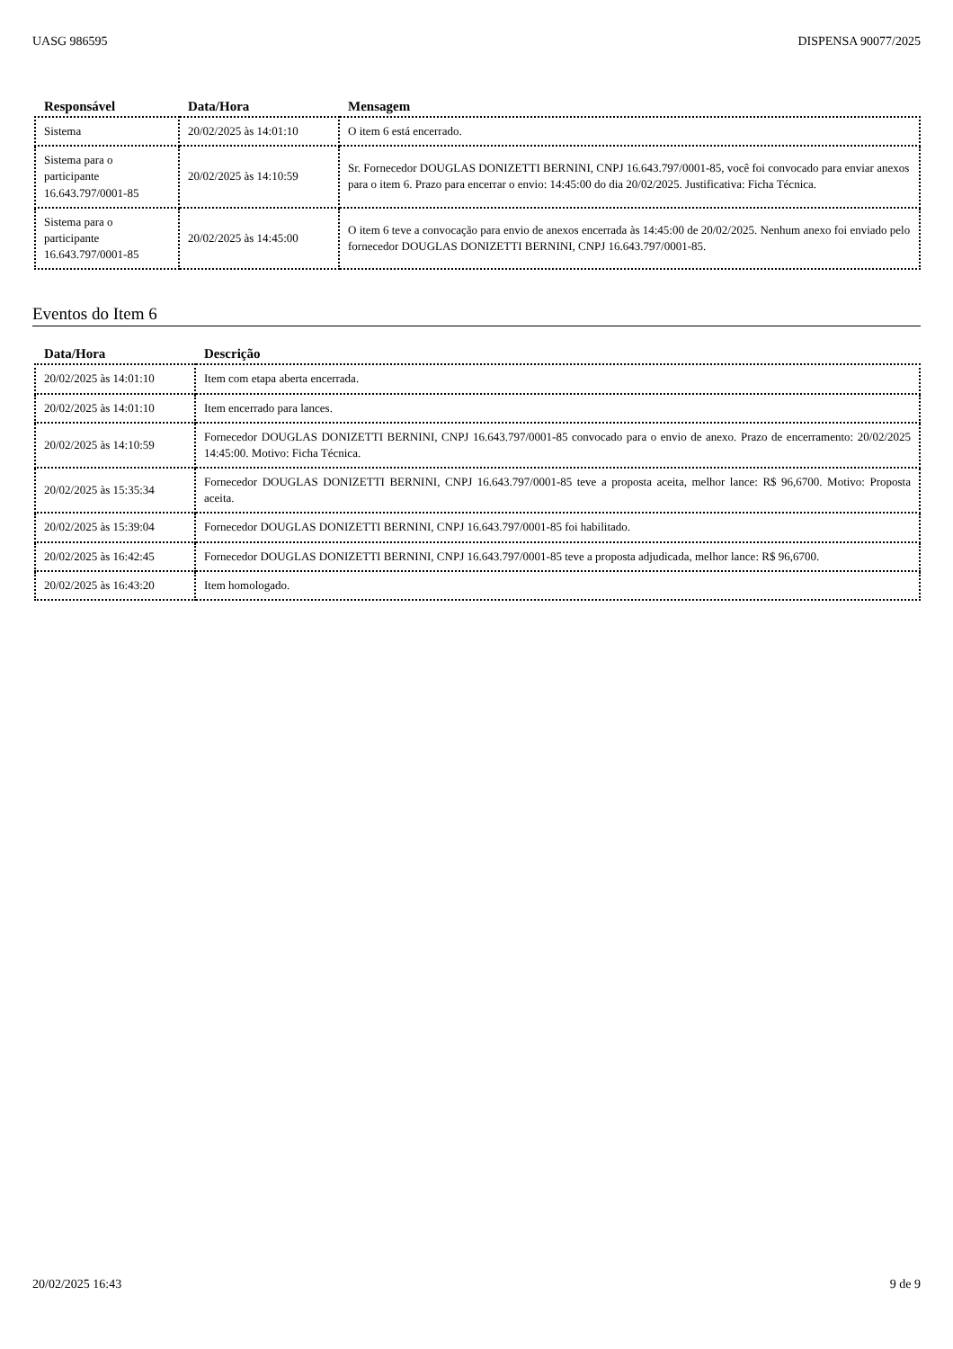UASG 986595 DISPENSA 90077/2025
| Responsável | Data/Hora | Mensagem |
| --- | --- | --- |
| Sistema | 20/02/2025 às 14:01:10 | O item 6 está encerrado. |
| Sistema para o participante 16.643.797/0001-85 | 20/02/2025 às 14:10:59 | Sr. Fornecedor DOUGLAS DONIZETTI BERNINI, CNPJ 16.643.797/0001-85, você foi convocado para enviar anexos para o item 6. Prazo para encerrar o envio: 14:45:00 do dia 20/02/2025. Justificativa: Ficha Técnica. |
| Sistema para o participante 16.643.797/0001-85 | 20/02/2025 às 14:45:00 | O item 6 teve a convocação para envio de anexos encerrada às 14:45:00 de 20/02/2025. Nenhum anexo foi enviado pelo fornecedor DOUGLAS DONIZETTI BERNINI, CNPJ 16.643.797/0001-85. |
Eventos do Item 6
| Data/Hora | Descrição |
| --- | --- |
| 20/02/2025 às 14:01:10 | Item com etapa aberta encerrada. |
| 20/02/2025 às 14:01:10 | Item encerrado para lances. |
| 20/02/2025 às 14:10:59 | Fornecedor DOUGLAS DONIZETTI BERNINI, CNPJ 16.643.797/0001-85 convocado para o envio de anexo. Prazo de encerramento: 20/02/2025 14:45:00. Motivo: Ficha Técnica. |
| 20/02/2025 às 15:35:34 | Fornecedor DOUGLAS DONIZETTI BERNINI, CNPJ 16.643.797/0001-85 teve a proposta aceita, melhor lance: R$ 96,6700. Motivo: Proposta aceita. |
| 20/02/2025 às 15:39:04 | Fornecedor DOUGLAS DONIZETTI BERNINI, CNPJ 16.643.797/0001-85 foi habilitado. |
| 20/02/2025 às 16:42:45 | Fornecedor DOUGLAS DONIZETTI BERNINI, CNPJ 16.643.797/0001-85 teve a proposta adjudicada, melhor lance: R$ 96,6700. |
| 20/02/2025 às 16:43:20 | Item homologado. |
20/02/2025 16:43 9 de 9